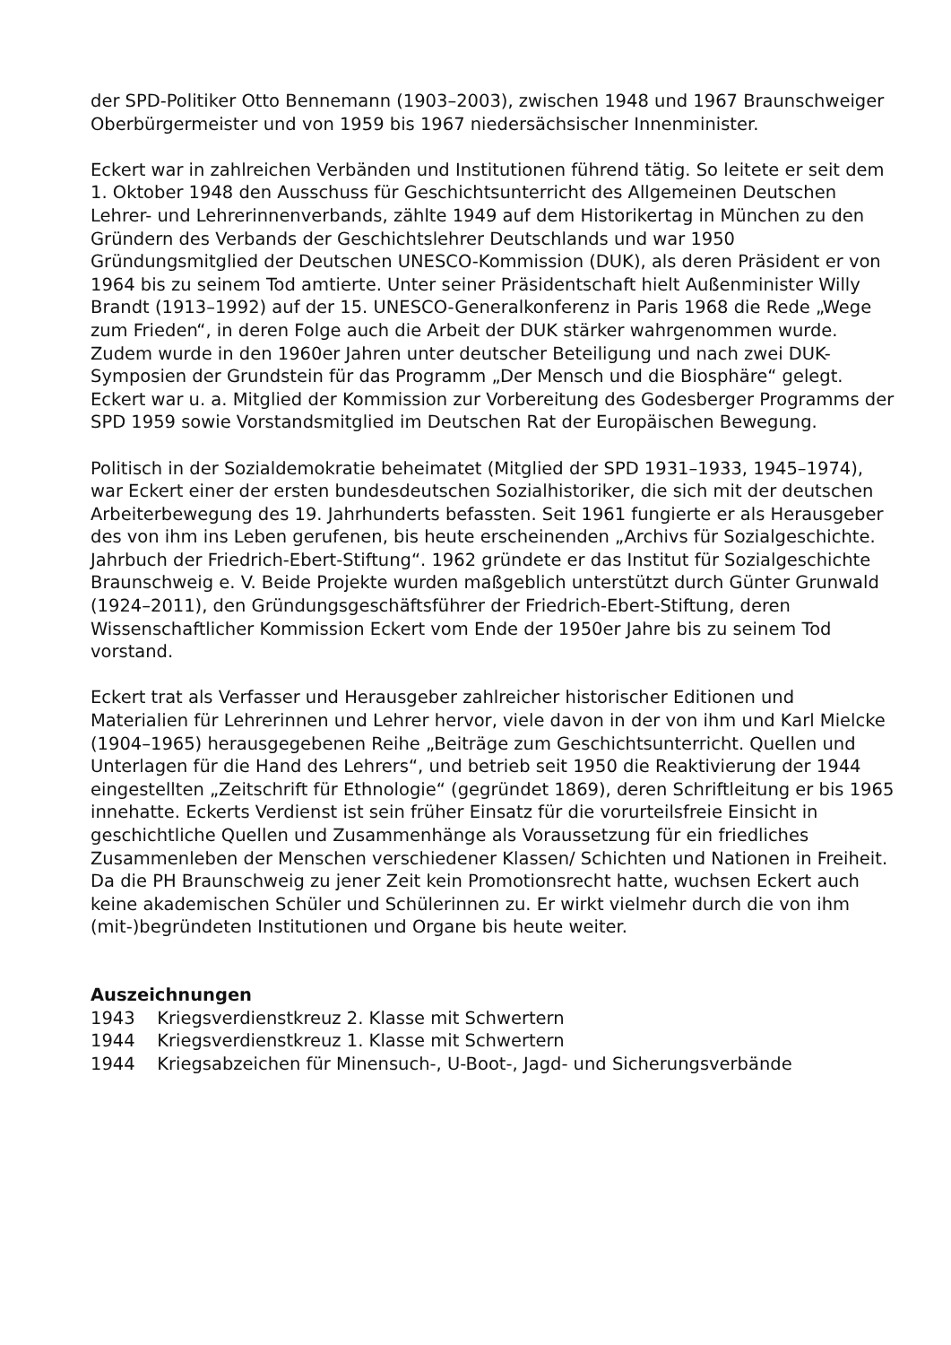der SPD-Politiker Otto Bennemann (1903–2003), zwischen 1948 und 1967 Braunschweiger Oberbürgermeister und von 1959 bis 1967 niedersächsischer Innenminister.
Eckert war in zahlreichen Verbänden und Institutionen führend tätig. So leitete er seit dem 1. Oktober 1948 den Ausschuss für Geschichtsunterricht des Allgemeinen Deutschen Lehrer- und Lehrerinnenverbands, zählte 1949 auf dem Historikertag in München zu den Gründern des Verbands der Geschichtslehrer Deutschlands und war 1950 Gründungsmitglied der Deutschen UNESCO-Kommission (DUK), als deren Präsident er von 1964 bis zu seinem Tod amtierte. Unter seiner Präsidentschaft hielt Außenminister Willy Brandt (1913–1992) auf der 15. UNESCO-Generalkonferenz in Paris 1968 die Rede „Wege zum Frieden“, in deren Folge auch die Arbeit der DUK stärker wahrgenommen wurde. Zudem wurde in den 1960er Jahren unter deutscher Beteiligung und nach zwei DUK-Symposien der Grundstein für das Programm „Der Mensch und die Biosphäre“ gelegt. Eckert war u. a. Mitglied der Kommission zur Vorbereitung des Godesberger Programms der SPD 1959 sowie Vorstandsmitglied im Deutschen Rat der Europäischen Bewegung.
Politisch in der Sozialdemokratie beheimatet (Mitglied der SPD 1931–1933, 1945–1974), war Eckert einer der ersten bundesdeutschen Sozialhistoriker, die sich mit der deutschen Arbeiterbewegung des 19. Jahrhunderts befassten. Seit 1961 fungierte er als Herausgeber des von ihm ins Leben gerufenen, bis heute erscheinenden „Archivs für Sozialgeschichte. Jahrbuch der Friedrich-Ebert-Stiftung“. 1962 gründete er das Institut für Sozialgeschichte Braunschweig e. V. Beide Projekte wurden maßgeblich unterstützt durch Günter Grunwald (1924–2011), den Gründungsgeschäftsführer der Friedrich-Ebert-Stiftung, deren Wissenschaftlicher Kommission Eckert vom Ende der 1950er Jahre bis zu seinem Tod vorstand.
Eckert trat als Verfasser und Herausgeber zahlreicher historischer Editionen und Materialien für Lehrerinnen und Lehrer hervor, viele davon in der von ihm und Karl Mielcke (1904–1965) herausgegebenen Reihe „Beiträge zum Geschichtsunterricht. Quellen und Unterlagen für die Hand des Lehrers“, und betrieb seit 1950 die Reaktivierung der 1944 eingestellten „Zeitschrift für Ethnologie“ (gegründet 1869), deren Schriftleitung er bis 1965 innehatte. Eckerts Verdienst ist sein früher Einsatz für die vorurteilsfreie Einsicht in geschichtliche Quellen und Zusammenhänge als Voraussetzung für ein friedliches Zusammenleben der Menschen verschiedener Klassen/ Schichten und Nationen in Freiheit. Da die PH Braunschweig zu jener Zeit kein Promotionsrecht hatte, wuchsen Eckert auch keine akademischen Schüler und Schülerinnen zu. Er wirkt vielmehr durch die von ihm (mit-)begründeten Institutionen und Organe bis heute weiter.
Auszeichnungen
1943 Kriegsverdienstkreuz 2. Klasse mit Schwertern
1944 Kriegsverdienstkreuz 1. Klasse mit Schwertern
1944 Kriegsabzeichen für Minensuch-, U-Boot-, Jagd- und Sicherungsverbände